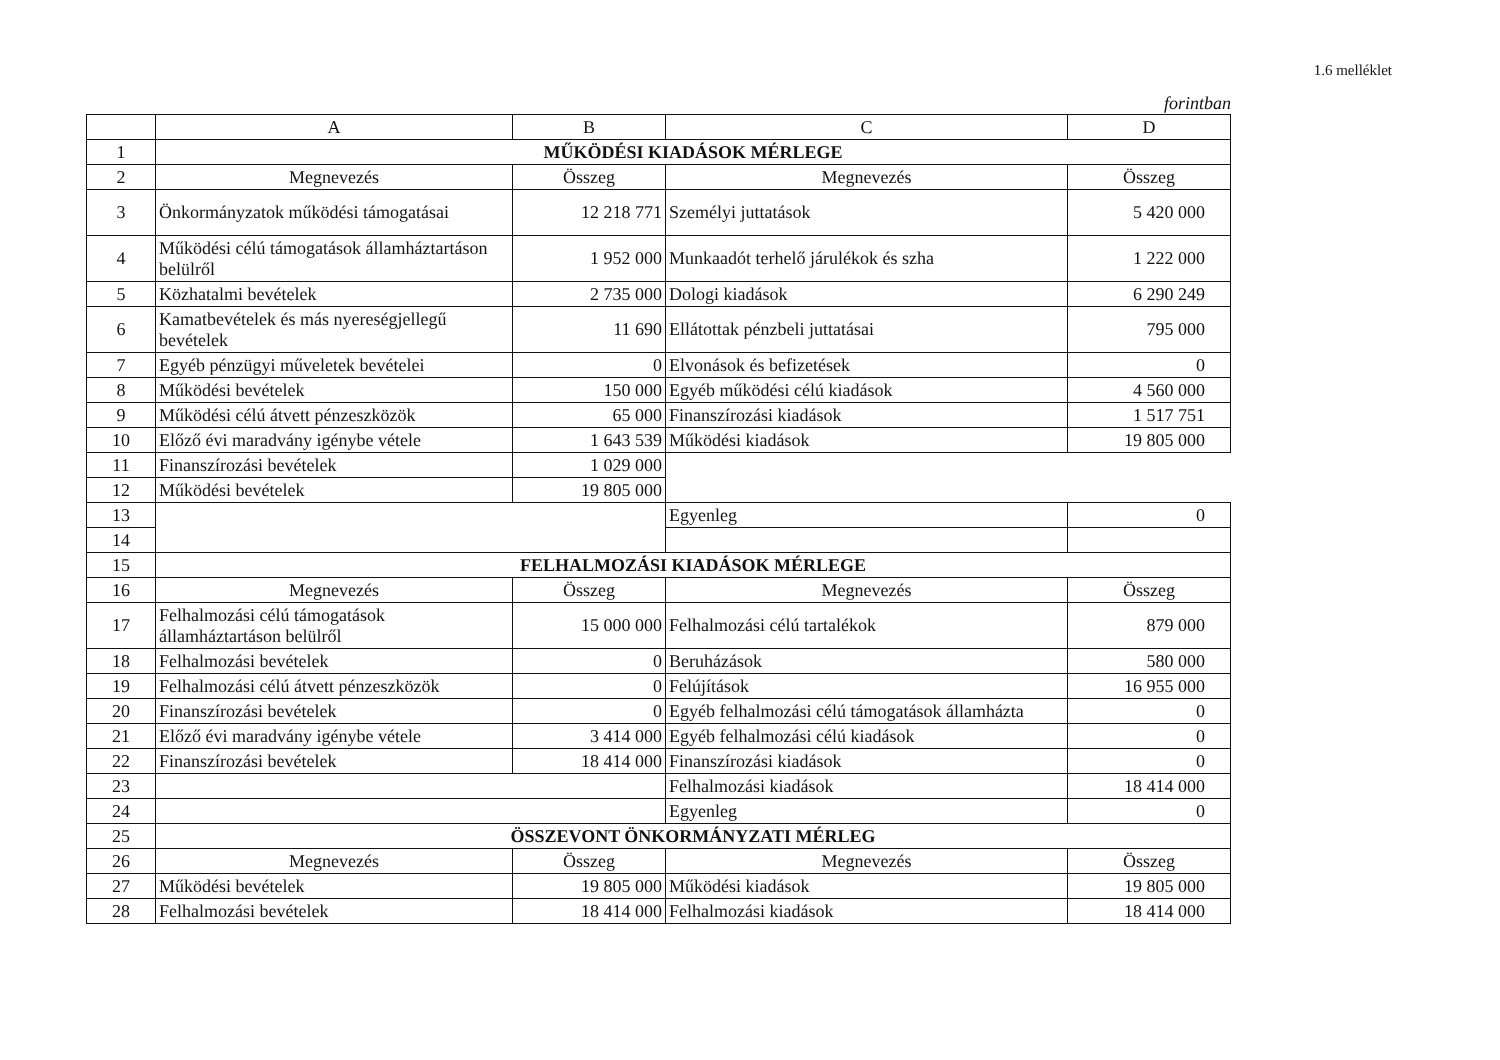1.6 melléklet
forintban
| | A | B | C | D |
| --- | --- | --- | --- | --- |
| 1 | MŰKÖDÉSI KIADÁSOK MÉRLEGE | | | |
| 2 | Megnevezés | Összeg | Megnevezés | Összeg |
| 3 | Önkormányzatok működési támogatásai | 12 218 771 | Személyi juttatások | 5 420 000 |
| 4 | Működési célú támogatások államháztartáson belülről | 1 952 000 | Munkaadót terhelő járulékok és szha | 1 222 000 |
| 5 | Közhatalmi bevételek | 2 735 000 | Dologi kiadások | 6 290 249 |
| 6 | Kamatbevételek és más nyereségjellegű bevételek | 11 690 | Ellátottak pénzbeli juttatásai | 795 000 |
| 7 | Egyéb pénzügyi műveletek bevételei | 0 | Elvonások és befizetések | 0 |
| 8 | Működési bevételek | 150 000 | Egyéb működési célú kiadások | 4 560 000 |
| 9 | Működési célú átvett pénzeszközök | 65 000 | Finanszírozási kiadások | 1 517 751 |
| 10 | Előző évi maradvány igénybe vétele | 1 643 539 | Működési kiadások | 19 805 000 |
| 11 | Finanszírozási bevételek | 1 029 000 | | |
| 12 | Működési bevételek | 19 805 000 | | |
| 13 | | | Egyenleg | 0 |
| 14 | | | | |
| 15 | FELHALMOZÁSI KIADÁSOK MÉRLEGE | | | |
| 16 | Megnevezés | Összeg | Megnevezés | Összeg |
| 17 | Felhalmozási célú támogatások államháztartáson belülről | 15 000 000 | Felhalmozási célú tartalékok | 879 000 |
| 18 | Felhalmozási bevételek | 0 | Beruházások | 580 000 |
| 19 | Felhalmozási célú átvett pénzeszközök | 0 | Felújítások | 16 955 000 |
| 20 | Finanszírozási bevételek | 0 | Egyéb felhalmozási célú támogatások államházta | 0 |
| 21 | Előző évi maradvány igénybe vétele | 3 414 000 | Egyéb felhalmozási célú kiadások | 0 |
| 22 | Finanszírozási bevételek | 18 414 000 | Finanszírozási kiadások | 0 |
| 23 | | | Felhalmozási kiadások | 18 414 000 |
| 24 | | | Egyenleg | 0 |
| 25 | ÖSSZEVONT ÖNKORMÁNYZATI MÉRLEG | | | |
| 26 | Megnevezés | Összeg | Megnevezés | Összeg |
| 27 | Működési bevételek | 19 805 000 | Működési kiadások | 19 805 000 |
| 28 | Felhalmozási bevételek | 18 414 000 | Felhalmozási kiadások | 18 414 000 |